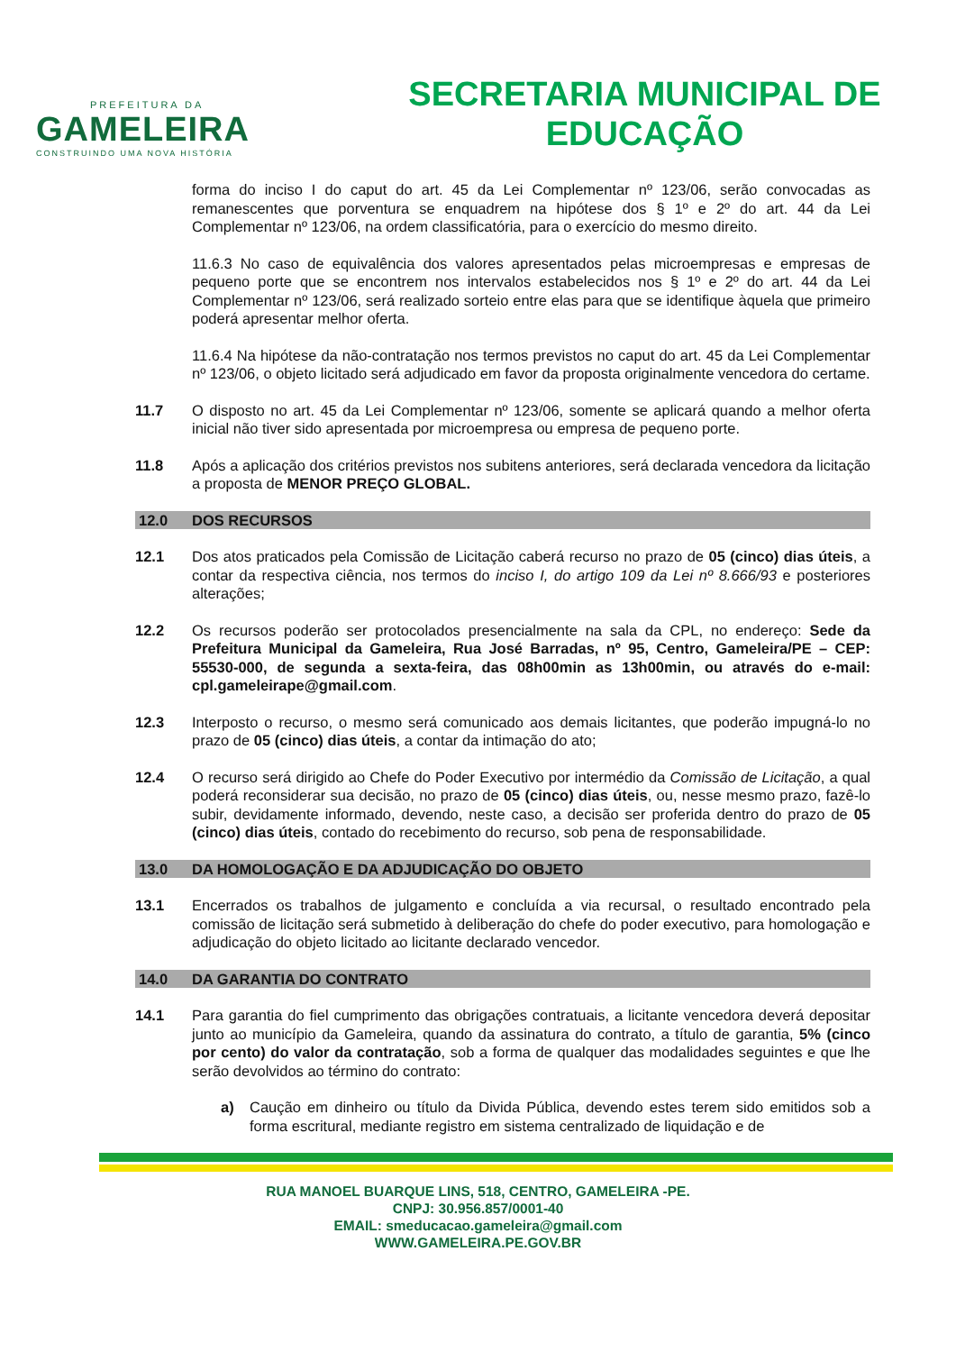PREFEITURA DA
GAMELEIRA
CONSTRUINDO UMA NOVA HISTÓRIA
SECRETARIA MUNICIPAL DE
EDUCAÇÃO
forma do inciso I do caput do art. 45 da Lei Complementar nº 123/06, serão convocadas as remanescentes que porventura se enquadrem na hipótese dos § 1º e 2º do art. 44 da Lei Complementar nº 123/06, na ordem classificatória, para o exercício do mesmo direito.
11.6.3 No caso de equivalência dos valores apresentados pelas microempresas e empresas de pequeno porte que se encontrem nos intervalos estabelecidos nos § 1º e 2º do art. 44 da Lei Complementar nº 123/06, será realizado sorteio entre elas para que se identifique àquela que primeiro poderá apresentar melhor oferta.
11.6.4 Na hipótese da não-contratação nos termos previstos no caput do art. 45 da Lei Complementar nº 123/06, o objeto licitado será adjudicado em favor da proposta originalmente vencedora do certame.
11.7 O disposto no art. 45 da Lei Complementar nº 123/06, somente se aplicará quando a melhor oferta inicial não tiver sido apresentada por microempresa ou empresa de pequeno porte.
11.8 Após a aplicação dos critérios previstos nos subitens anteriores, será declarada vencedora da licitação a proposta de MENOR PREÇO GLOBAL.
12.0 DOS RECURSOS
12.1 Dos atos praticados pela Comissão de Licitação caberá recurso no prazo de 05 (cinco) dias úteis, a contar da respectiva ciência, nos termos do inciso I, do artigo 109 da Lei nº 8.666/93 e posteriores alterações;
12.2 Os recursos poderão ser protocolados presencialmente na sala da CPL, no endereço: Sede da Prefeitura Municipal da Gameleira, Rua José Barradas, nº 95, Centro, Gameleira/PE – CEP: 55530-000, de segunda a sexta-feira, das 08h00min as 13h00min, ou através do e-mail: cpl.gameleirape@gmail.com.
12.3 Interposto o recurso, o mesmo será comunicado aos demais licitantes, que poderão impugná-lo no prazo de 05 (cinco) dias úteis, a contar da intimação do ato;
12.4 O recurso será dirigido ao Chefe do Poder Executivo por intermédio da Comissão de Licitação, a qual poderá reconsiderar sua decisão, no prazo de 05 (cinco) dias úteis, ou, nesse mesmo prazo, fazê-lo subir, devidamente informado, devendo, neste caso, a decisão ser proferida dentro do prazo de 05 (cinco) dias úteis, contado do recebimento do recurso, sob pena de responsabilidade.
13.0 DA HOMOLOGAÇÃO E DA ADJUDICAÇÃO DO OBJETO
13.1 Encerrados os trabalhos de julgamento e concluída a via recursal, o resultado encontrado pela comissão de licitação será submetido à deliberação do chefe do poder executivo, para homologação e adjudicação do objeto licitado ao licitante declarado vencedor.
14.0 DA GARANTIA DO CONTRATO
14.1 Para garantia do fiel cumprimento das obrigações contratuais, a licitante vencedora deverá depositar junto ao município da Gameleira, quando da assinatura do contrato, a título de garantia, 5% (cinco por cento) do valor da contratação, sob a forma de qualquer das modalidades seguintes e que lhe serão devolvidos ao término do contrato:
a) Caução em dinheiro ou título da Divida Pública, devendo estes terem sido emitidos sob a forma escritural, mediante registro em sistema centralizado de liquidação e de
RUA MANOEL BUARQUE LINS, 518, CENTRO, GAMELEIRA -PE.
CNPJ: 30.956.857/0001-40
EMAIL: smeducacao.gameleira@gmail.com
WWW.GAMELEIRA.PE.GOV.BR